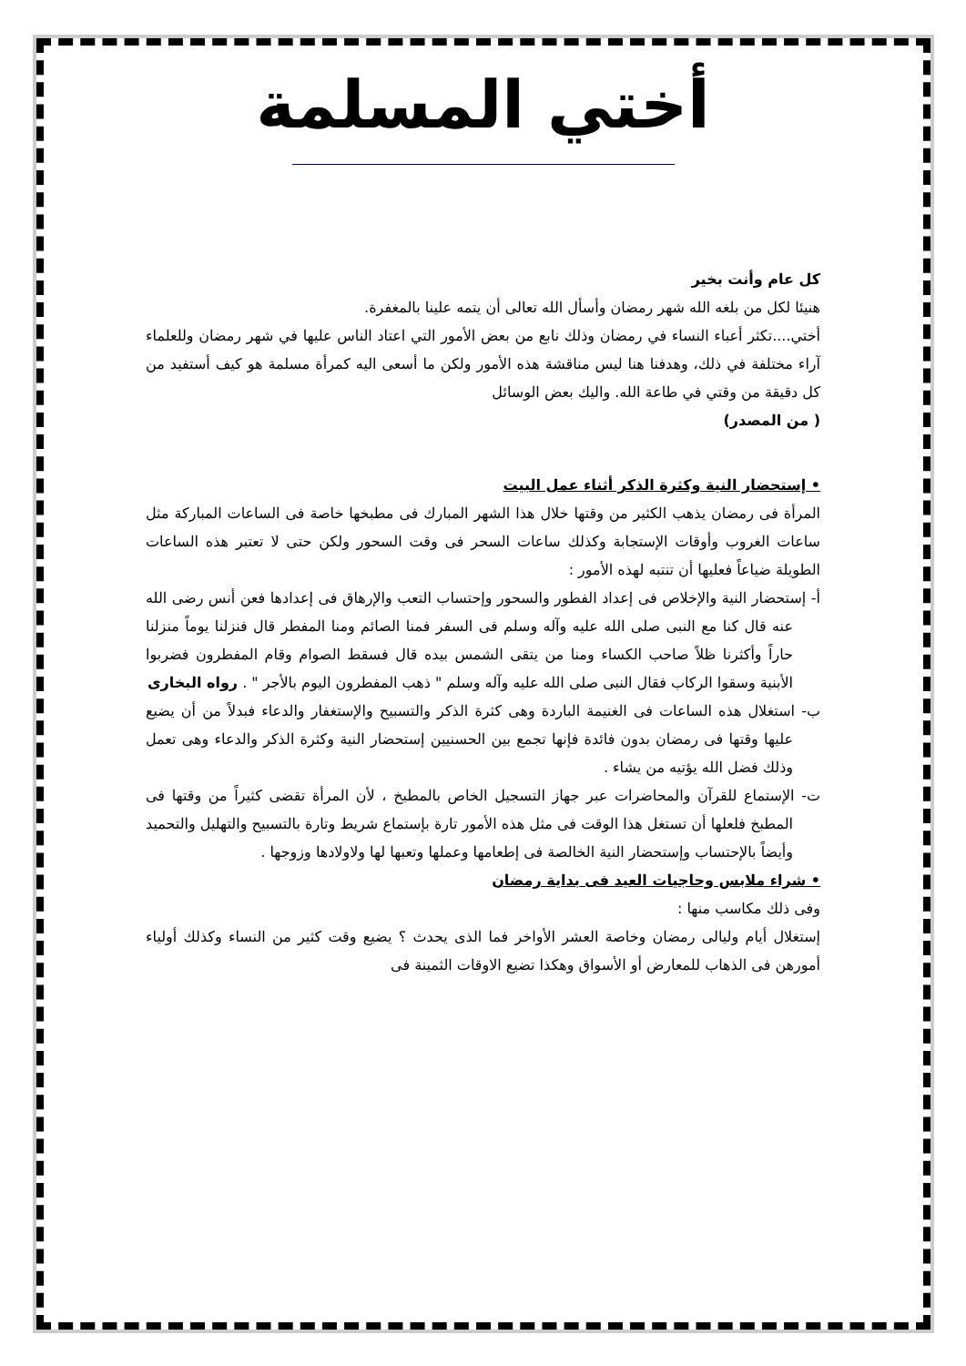أختي المسلمة
كل عام وأنت بخير
هنيئا لكل من بلغه الله شهر رمضان وأسأل الله تعالى أن يتمه علينا بالمغفرة.
أختي....تكثر أعباء النساء في رمضان وذلك نابع من بعض الأمور التي اعتاد الناس عليها في شهر رمضان وللعلماء آراء مختلفة في ذلك، وهدفنا هنا ليس مناقشة هذه الأمور ولكن ما أسعى اليه كمرأة مسلمة هو كيف أستفيد من كل دقيقة من وقتي في طاعة الله. واليك بعض الوسائل
( من المصدر)
• إستحضار النية وكثرة الذكر أثناء عمل البيت
المرأة فى رمضان يذهب الكثير من وقتها خلال هذا الشهر المبارك فى مطبخها خاصة فى الساعات المباركة مثل ساعات الغروب وأوقات الإستجابة وكذلك ساعات السحر فى وقت السحور ولكن حتى لا تعتبر هذه الساعات الطويلة ضياعاً فعليها أن تنتبه لهذه الأمور :
أ- إستحضار النية والإخلاص فى إعداد الفطور والسحور وإحتساب التعب والإرهاق فى إعدادها فعن أنس رضى الله عنه قال كنا مع النبى صلى الله عليه وآله وسلم فى السفر فمنا الصائم ومنا المفطر قال فنزلنا يوماً منزلنا حاراً وأكثرنا ظلاً صاحب الكساء ومنا من يتقى الشمس بيده قال فسقط الصوام وقام المفطرون فضربوا الأبنية وسقوا الركاب فقال النبى صلى الله عليه وآله وسلم " ذهب المفطرون اليوم بالأجر " . رواه البخارى
ب- استغلال هذه الساعات فى الغنيمة الباردة وهى كثرة الذكر والتسبيح والإستغفار والدعاء فبدلاً من أن يضيع عليها وقتها فى رمضان بدون فائدة فإنها تجمع بين الحسنيين إستحضار النية وكثرة الذكر والدعاء وهى تعمل وذلك فضل الله يؤتيه من يشاء .
ت- الإستماع للقرآن والمحاضرات عبر جهاز التسجيل الخاص بالمطبخ ، لأن المرأة تقضى كثيراً من وقتها فى المطبخ فلعلها أن تستغل هذا الوقت فى مثل هذه الأمور تارة بإستماع شريط وتارة بالتسبيح والتهليل والتحميد وأيضاً بالإحتساب وإستحضار النية الخالصة فى إطعامها وعملها وتعبها لها ولاولادها وزوجها .
• شراء ملابس وحاجيات العيد فى بداية رمضان
وفى ذلك مكاسب منها :
إستغلال أيام وليالى رمضان وخاصة العشر الأواخر فما الذى يحدث ؟ يضيع وقت كثير من النساء وكذلك أولياء أمورهن فى الذهاب للمعارض أو الأسواق وهكذا تضيع الاوقات الثمينة فى